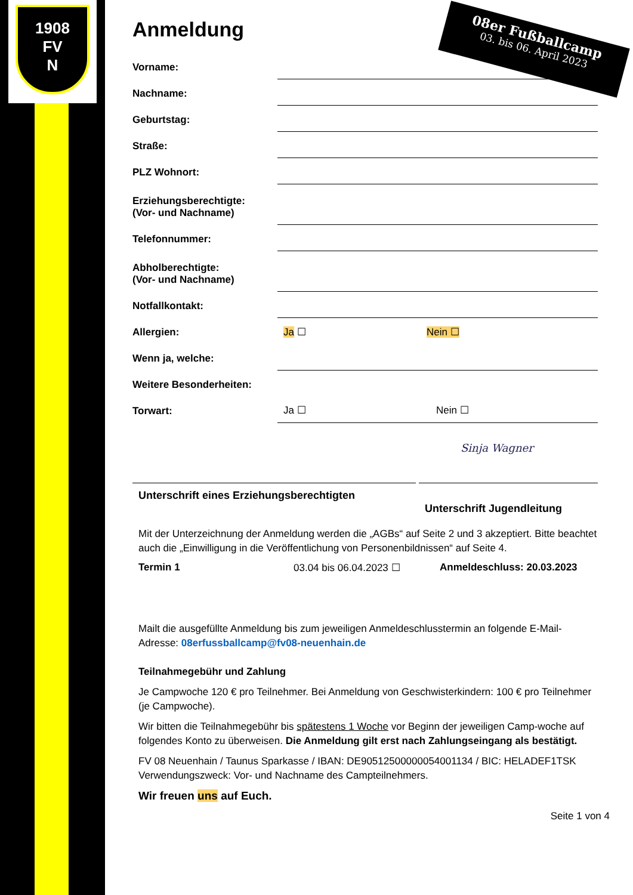1908
FV
N
08er Fußballcamp
03. bis 06. April 2023
Anmeldung
Vorname:
Nachname:
Geburtstag:
Straße:
PLZ Wohnort:
Erziehungsberechtigte:
(Vor- und Nachname)
Telefonnummer:
Abholberechtigte:
(Vor- und Nachname)
Notfallkontakt:
Allergien:
Ja ☐
Nein ☐
Wenn ja, welche:
Weitere Besonderheiten:
Torwart:
Ja ☐ Nein ☐
Unterschrift eines Erziehungsberechtigten Sinja Wagner
Unterschrift Jugendleitung
Mit der Unterzeichnung der Anmeldung werden die „AGBs“ auf Seite 2 und 3 akzeptiert. Bitte beachtet auch die „Einwilligung in die Veröffentlichung von Personenbildnissen“ auf Seite 4.
Termin 1 03.04 bis 06.04.2023 ☐ Anmeldeschluss: 20.03.2023
Mailt die ausgefüllte Anmeldung bis zum jeweiligen Anmeldeschlusstermin an folgende E-Mail-Adresse: 08erfussballcamp@fv08-neuenhain.de
Teilnahmegebühr und Zahlung
Je Campwoche 120 € pro Teilnehmer. Bei Anmeldung von Geschwisterkindern: 100 € pro Teilnehmer (je Campwoche).
Wir bitten die Teilnahmegebühr bis spätestens 1 Woche vor Beginn der jeweiligen Camp-woche auf folgendes Konto zu überweisen. Die Anmeldung gilt erst nach Zahlungseingang als bestätigt.
FV 08 Neuenhain / Taunus Sparkasse / IBAN: DE90512500000054001134 / BIC: HELADEF1TSK Verwendungszweck: Vor- und Nachname des Campteilnehmers.
Wir freuen uns auf Euch.
Seite 1 von 4